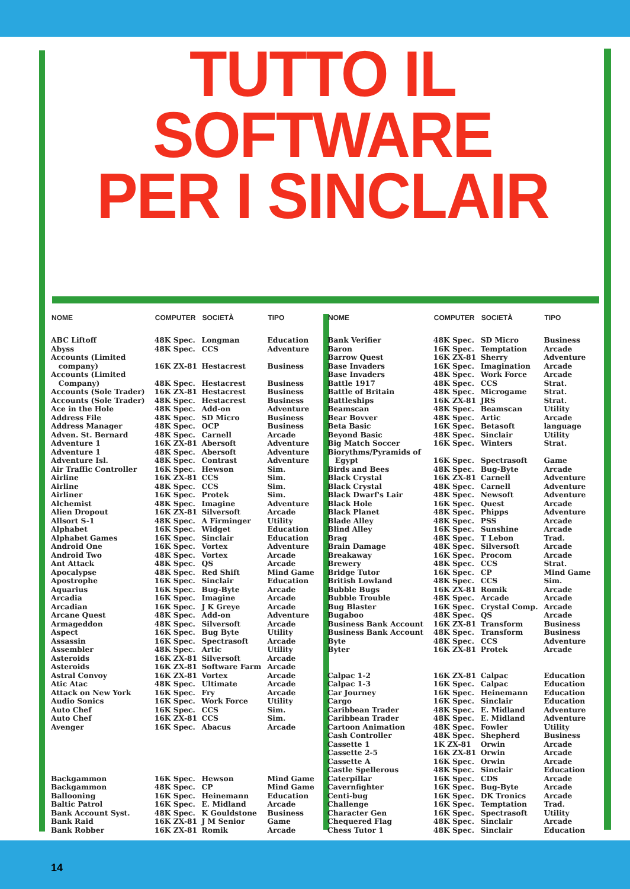TUTTO IL SOFTWARE
PER I SINCLAIR
| NOME | COMPUTER | SOCIETÀ | TIPO |
| --- | --- | --- | --- |
| ABC Liftoff | 48K Spec. | Longman | Education |
| Abyss | 48K Spec. | CCS | Adventure |
| Accounts (Limited company) | 16K ZX-81 | Hestacrest | Business |
| Accounts (Limited Company) | 48K Spec. | Hestacrest | Business |
| Accounts (Sole Trader) | 16K ZX-81 | Hestacrest | Business |
| Accounts (Sole Trader) | 48K Spec. | Hestacrest | Business |
| Ace in the Hole | 48K Spec. | Add-on | Adventure |
| Address File | 48K Spec. | SD Micro | Business |
| Address Manager | 48K Spec. | OCP | Business |
| Adven. St. Bernard | 48K Spec. | Carnell | Arcade |
| Adventure 1 | 16K ZX-81 | Abersoft | Adventure |
| Adventure 1 | 48K Spec. | Abersoft | Adventure |
| Adventure Isl. | 48K Spec. | Contrast | Adventure |
| Air Traffic Controller | 16K Spec. | Hewson | Sim. |
| Airline | 16K ZX-81 | CCS | Sim. |
| Airline | 48K Spec. | CCS | Sim. |
| Airliner | 16K Spec. | Protek | Sim. |
| Alchemist | 48K Spec. | Imagine | Adventure |
| Alien Dropout | 16K ZX-81 | Silversoft | Arcade |
| Allsort S-1 | 48K Spec. | A Firminger | Utility |
| Alphabet | 16K Spec. | Widget | Education |
| Alphabet Games | 16K Spec. | Sinclair | Education |
| Android One | 16K Spec. | Vortex | Adventure |
| Android Two | 48K Spec. | Vortex | Arcade |
| Ant Attack | 48K Spec. | QS | Arcade |
| Apocalypse | 48K Spec. | Red Shift | Mind Game |
| Apostrophe | 16K Spec. | Sinclair | Education |
| Aquarius | 16K Spec. | Bug-Byte | Arcade |
| Arcadia | 16K Spec. | Imagine | Arcade |
| Arcadian | 16K Spec. | J K Greye | Arcade |
| Arcane Quest | 48K Spec. | Add-on | Adventure |
| Armageddon | 48K Spec. | Silversoft | Arcade |
| Aspect | 16K Spec. | Bug Byte | Utility |
| Assassin | 16K Spec. | Spectrasoft | Arcade |
| Assembler | 48K Spec. | Artic | Utility |
| Asteroids | 16K ZX-81 | Silversoft | Arcade |
| Asteroids | 16K ZX-81 | Software Farm | Arcade |
| Astral Convoy | 16K ZX-81 | Vortex | Arcade |
| Atic Atac | 48K Spec. | Ultimate | Arcade |
| Attack on New York | 16K Spec. | Fry | Arcade |
| Audio Sonics | 16K Spec. | Work Force | Utility |
| Auto Chef | 16K Spec. | CCS | Sim. |
| Auto Chef | 16K ZX-81 | CCS | Sim. |
| Avenger | 16K Spec. | Abacus | Arcade |
| Backgammon | 16K Spec. | Hewson | Mind Game |
| Backgammon | 48K Spec. | CP | Mind Game |
| Ballooning | 16K Spec. | Heinemann | Education |
| Baltic Patrol | 16K Spec. | E. Midland | Arcade |
| Bank Account Syst. | 48K Spec. | K Gouldstone | Business |
| Bank Raid | 16K ZX-81 | J M Senior | Game |
| Bank Robber | 16K ZX-81 | Romik | Arcade |
| NOME | COMPUTER | SOCIETÀ | TIPO |
| --- | --- | --- | --- |
| Bank Verifier | 48K Spec. | SD Micro | Business |
| Baron | 16K Spec. | Temptation | Arcade |
| Barrow Quest | 16K ZX-81 | Sherry | Adventure |
| Base Invaders | 16K Spec. | Imagination | Arcade |
| Base Invaders | 48K Spec. | Work Force | Arcade |
| Battle 1917 | 48K Spec. | CCS | Strat. |
| Battle of Britain | 48K Spec. | Microgame | Strat. |
| Battleships | 16K ZX-81 | JRS | Strat. |
| Beamscan | 48K Spec. | Beamscan | Utility |
| Bear Bovver | 48K Spec. | Artic | Arcade |
| Beta Basic | 16K Spec. | Betasoft | language |
| Beyond Basic | 48K Spec. | Sinclair | Utility |
| Big Match Soccer | 16K Spec. | Winters | Strat. |
| Biorythms/Pyramids of Egypt | 16K Spec. | Spectrasoft | Game |
| Birds and Bees | 48K Spec. | Bug-Byte | Arcade |
| Black Crystal | 16K ZX-81 | Carnell | Adventure |
| Black Crystal | 48K Spec. | Carnell | Adventure |
| Black Dwarf's Lair | 48K Spec. | Newsoft | Adventure |
| Black Hole | 16K Spec. | Quest | Arcade |
| Black Planet | 48K Spec. | Phipps | Adventure |
| Blade Alley | 48K Spec. | PSS | Arcade |
| Blind Alley | 16K Spec. | Sunshine | Arcade |
| Brag | 48K Spec. | T Lebon | Trad. |
| Brain Damage | 48K Spec. | Silversoft | Arcade |
| Breakaway | 16K Spec. | Procom | Arcade |
| Brewery | 48K Spec. | CCS | Strat. |
| Bridge Tutor | 16K Spec. | CP | Mind Game |
| British Lowland | 48K Spec. | CCS | Sim. |
| Bubble Bugs | 16K ZX-81 | Romik | Arcade |
| Bubble Trouble | 48K Spec. | Arcade | Arcade |
| Bug Blaster | 16K Spec. | Crystal Comp. | Arcade |
| Bugaboo | 48K Spec. | QS | Arcade |
| Business Bank Account | 16K ZX-81 | Transform | Business |
| Business Bank Account | 48K Spec. | Transform | Business |
| Byte | 48K Spec. | CCS | Adventure |
| Byter | 16K ZX-81 | Protek | Arcade |
| Calpac 1-2 | 16K ZX-81 | Calpac | Education |
| Calpac 1-3 | 16K Spec. | Calpac | Education |
| Car Journey | 16K Spec. | Heinemann | Education |
| Cargo | 16K Spec. | Sinclair | Education |
| Caribbean Trader | 48K Spec. | E. Midland | Adventure |
| Caribbean Trader | 48K Spec. | E. Midland | Adventure |
| Cartoon Animation | 48K Spec. | Fowler | Utility |
| Cash Controller | 48K Spec. | Shepherd | Business |
| Cassette 1 | 1K ZX-81 | Orwin | Arcade |
| Cassette 2-5 | 16K ZX-81 | Orwin | Arcade |
| Cassette A | 16K Spec. | Orwin | Arcade |
| Castle Spellerous | 48K Spec. | Sinclair | Education |
| Caterpillar | 16K Spec. | CDS | Arcade |
| Cavernfighter | 16K Spec. | Bug-Byte | Arcade |
| Centi-bug | 16K Spec. | DK Tronics | Arcade |
| Challenge | 16K Spec. | Temptation | Trad. |
| Character Gen | 16K Spec. | Spectrasoft | Utility |
| Chequered Flag | 48K Spec. | Sinclair | Arcade |
| Chess Tutor 1 | 48K Spec. | Sinclair | Education |
14